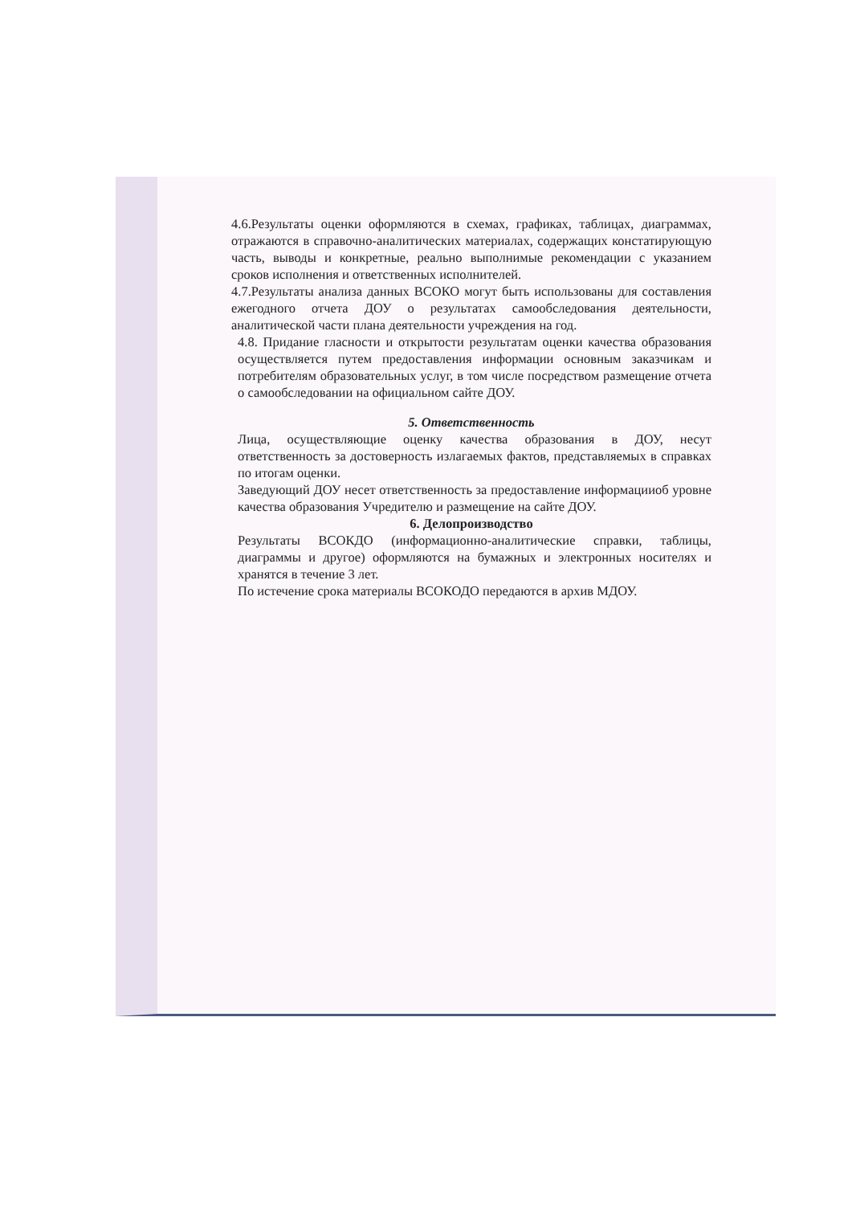4.6.Результаты оценки оформляются в схемах, графиках, таблицах, диаграммах, отражаются в справочно-аналитических материалах, содержащих констатирующую часть, выводы и конкретные, реально выполнимые рекомендации с указанием сроков исполнения и ответственных исполнителей.
4.7.Результаты анализа данных ВСОКО могут быть использованы для составления ежегодного отчета ДОУ о результатах самообследования деятельности, аналитической части плана деятельности учреждения на год.
4.8. Придание гласности и открытости результатам оценки качества образования осуществляется путем предоставления информации основным заказчикам и потребителям образовательных услуг, в том числе посредством размещение отчета о самообследовании на официальном сайте ДОУ.
5. Ответственность
Лица, осуществляющие оценку качества образования в ДОУ, несут ответственность за достоверность излагаемых фактов, представляемых в справках по итогам оценки.
Заведующий ДОУ несет ответственность за предоставление информацииоб уровне качества образования Учредителю и размещение на сайте ДОУ.
6. Делопроизводство
Результаты ВСОКДО (информационно-аналитические справки, таблицы, диаграммы и другое) оформляются на бумажных и электронных носителях и хранятся в течение 3 лет.
По истечение срока материалы ВСОКОДО передаются в архив МДОУ.